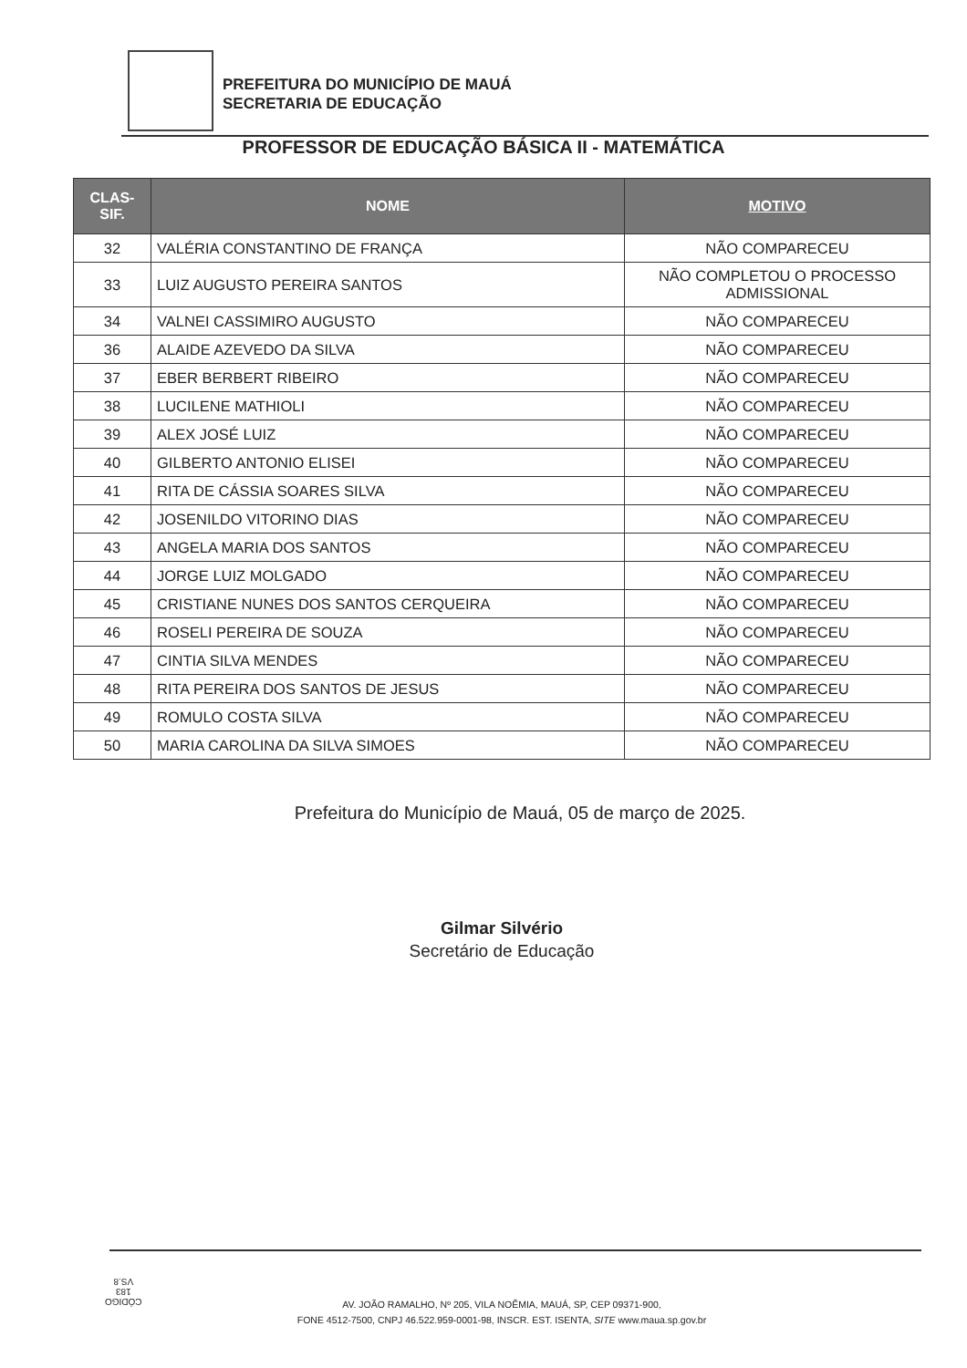PREFEITURA DO MUNICÍPIO DE MAUÁ
SECRETARIA DE EDUCAÇÃO
PROFESSOR DE EDUCAÇÃO BÁSICA II - MATEMÁTICA
| CLAS- SIF. | NOME | MOTIVO |
| --- | --- | --- |
| 32 | VALÉRIA CONSTANTINO DE FRANÇA | NÃO COMPARECEU |
| 33 | LUIZ AUGUSTO PEREIRA SANTOS | NÃO COMPLETOU O PROCESSO ADMISSIONAL |
| 34 | VALNEI CASSIMIRO AUGUSTO | NÃO COMPARECEU |
| 36 | ALAIDE AZEVEDO DA SILVA | NÃO COMPARECEU |
| 37 | EBER BERBERT RIBEIRO | NÃO COMPARECEU |
| 38 | LUCILENE MATHIOLI | NÃO COMPARECEU |
| 39 | ALEX JOSÉ LUIZ | NÃO COMPARECEU |
| 40 | GILBERTO ANTONIO ELISEI | NÃO COMPARECEU |
| 41 | RITA DE CÁSSIA SOARES SILVA | NÃO COMPARECEU |
| 42 | JOSENILDO VITORINO DIAS | NÃO COMPARECEU |
| 43 | ANGELA MARIA DOS SANTOS | NÃO COMPARECEU |
| 44 | JORGE LUIZ MOLGADO | NÃO COMPARECEU |
| 45 | CRISTIANE NUNES DOS SANTOS CERQUEIRA | NÃO COMPARECEU |
| 46 | ROSELI PEREIRA DE SOUZA | NÃO COMPARECEU |
| 47 | CINTIA SILVA MENDES | NÃO COMPARECEU |
| 48 | RITA PEREIRA DOS SANTOS DE JESUS | NÃO COMPARECEU |
| 49 | ROMULO COSTA SILVA | NÃO COMPARECEU |
| 50 | MARIA CAROLINA DA SILVA SIMOES | NÃO COMPARECEU |
Prefeitura do Município de Mauá, 05 de março de 2025.
Gilmar Silvério
Secretário de Educação
CÓDIGO
183
VS.8
AV. JOÃO RAMALHO, Nº 205, VILA NOÊMIA, MAUÁ, SP, CEP 09371-900,
FONE 4512-7500, CNPJ 46.522.959-0001-98, INSCR. EST. ISENTA, SITE www.maua.sp.gov.br